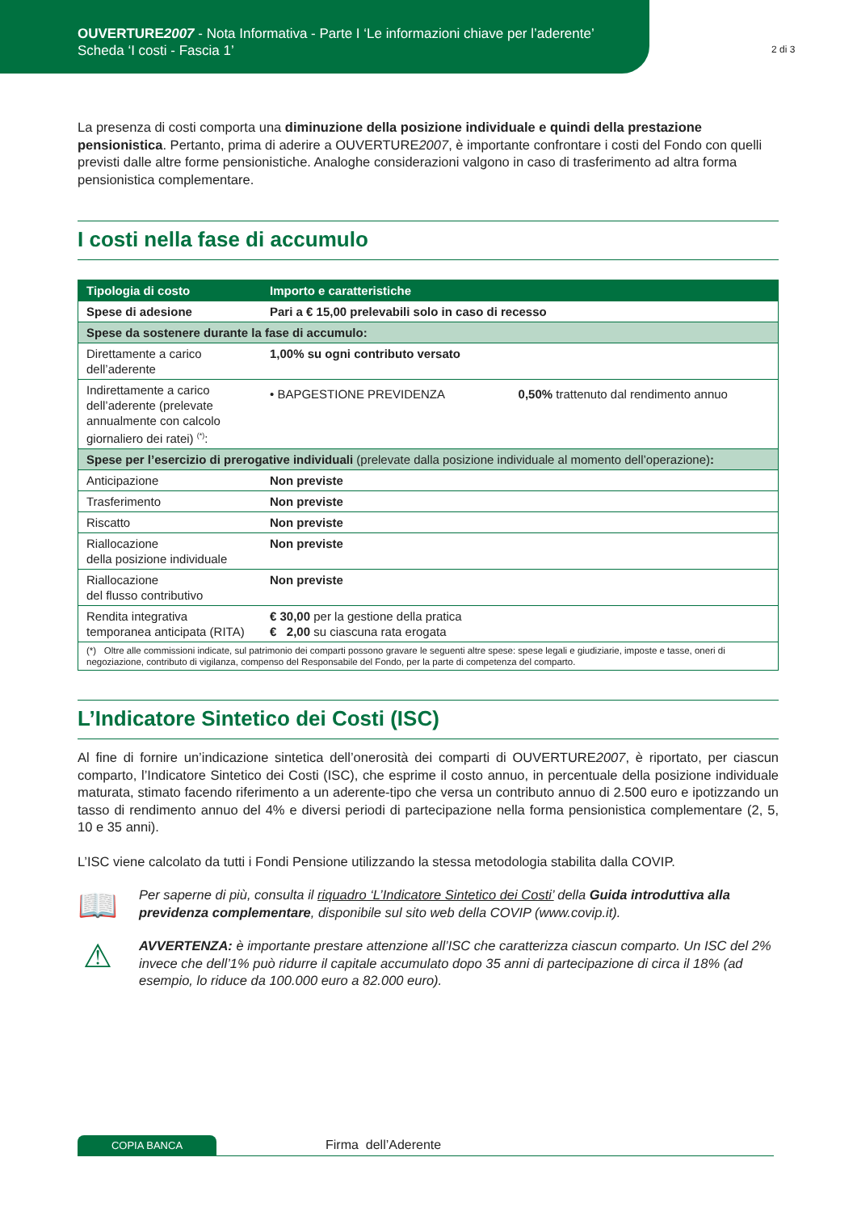OUVERTURE2007 - Nota Informativa - Parte I ‘Le informazioni chiave per l’aderente’
Scheda ‘I costi - Fascia 1’
2 di 3
La presenza di costi comporta una diminuzione della posizione individuale e quindi della prestazione pensionistica. Pertanto, prima di aderire a OUVERTURE2007, è importante confrontare i costi del Fondo con quelli previsti dalle altre forme pensionistiche. Analoghe considerazioni valgono in caso di trasferimento ad altra forma pensionistica complementare.
I costi nella fase di accumulo
| Tipologia di costo | Importo e caratteristiche | |
| --- | --- | --- |
| Spese di adesione | Pari a € 15,00 prelevabili solo in caso di recesso | |
| Spese da sostenere durante la fase di accumulo: | | |
| Direttamente a carico dell’aderente | 1,00% su ogni contributo versato | |
| Indirettamente a carico dell’aderente (prelevate annualmente con calcolo giornaliero dei ratei) <sup>(*)</sup>: | • BAPGESTIONE PREVIDENZA | 0,50% trattenuto dal rendimento annuo |
| Spese per l’esercizio di prerogative individuali (prelevate dalla posizione individuale al momento dell’operazione) : | | |
| Anticipazione | Non previste | |
| Trasferimento | Non previste | |
| Riscatto | Non previste | |
| Riallocazione della posizione individuale | Non previste | |
| Riallocazione del flusso contributivo | Non previste | |
| Rendita integrativa temporanea anticipata (RITA) | € 30,00 per la gestione della pratica € 2,00 su ciascuna rata erogata | |
| (*) Oltre alle commissioni indicate, sul patrimonio dei comparti possono gravare le seguenti altre spese: spese legali e giudiziarie, imposte e tasse, oneri di negoziazione, contributo di vigilanza, compenso del Responsabile del Fondo, per la parte di competenza del comparto. | | |
L’Indicatore Sintetico dei Costi (ISC)
Al fine di fornire un’indicazione sintetica dell’onerosità dei comparti di OUVERTURE2007, è riportato, per ciascun comparto, l’Indicatore Sintetico dei Costi (ISC), che esprime il costo annuo, in percentuale della posizione individuale maturata, stimato facendo riferimento a un aderente-tipo che versa un contributo annuo di 2.500 euro e ipotizzando un tasso di rendimento annuo del 4% e diversi periodi di partecipazione nella forma pensionistica complementare (2, 5, 10 e 35 anni).
L’ISC viene calcolato da tutti i Fondi Pensione utilizzando la stessa metodologia stabilita dalla COVIP.
📖
Per saperne di più, consulta il riquadro ‘L’Indicatore Sintetico dei Costi’ della Guida introduttiva alla previdenza complementare, disponibile sul sito web della COVIP (www.covip.it).
⚠
AVVERTENZA: è importante prestare attenzione all’ISC che caratterizza ciascun comparto. Un ISC del 2% invece che dell’1% può ridurre il capitale accumulato dopo 35 anni di partecipazione di circa il 18% (ad esempio, lo riduce da 100.000 euro a 82.000 euro).
COPIA BANCA Firma dell’Aderente